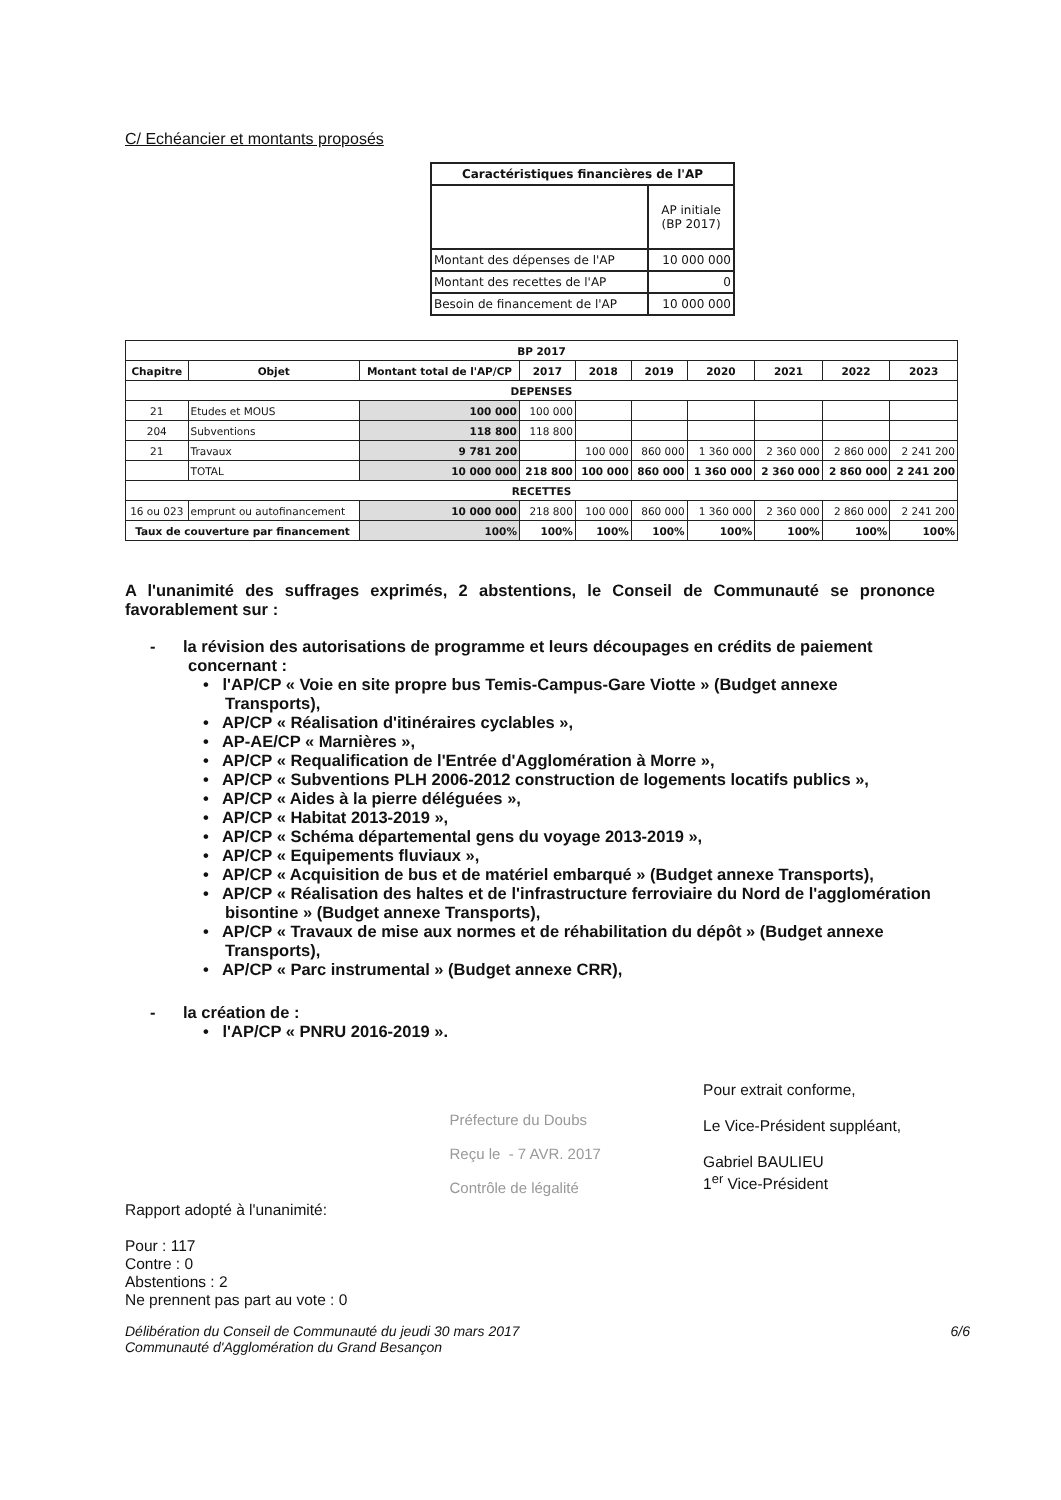C/ Echéancier et montants proposés
| Caractéristiques financières de l'AP | |
| --- | --- |
| | AP initiale (BP 2017) |
| Montant des dépenses de l'AP | 10 000 000 |
| Montant des recettes de l'AP | 0 |
| Besoin de financement de l'AP | 10 000 000 |
| BP 2017 | | | | | | | | | |
| --- | --- | --- | --- | --- | --- | --- | --- | --- | --- |
| Chapitre | Objet | Montant total de l'AP/CP | 2017 | 2018 | 2019 | 2020 | 2021 | 2022 | 2023 |
| DEPENSES | | | | | | | | | |
| 21 | Etudes et MOUS | 100 000 | 100 000 | | | | | | |
| 204 | Subventions | 118 800 | 118 800 | | | | | | |
| 21 | Travaux | 9 781 200 | | 100 000 | 860 000 | 1 360 000 | 2 360 000 | 2 860 000 | 2 241 200 |
| | TOTAL | 10 000 000 | 218 800 | 100 000 | 860 000 | 1 360 000 | 2 360 000 | 2 860 000 | 2 241 200 |
| RECETTES | | | | | | | | | |
| 16 ou 023 | emprunt ou autofinancement | 10 000 000 | 218 800 | 100 000 | 860 000 | 1 360 000 | 2 360 000 | 2 860 000 | 2 241 200 |
| Taux de couverture par financement | | 100% | 100% | 100% | 100% | 100% | 100% | 100% | 100% |
A l'unanimité des suffrages exprimés, 2 abstentions, le Conseil de Communauté se prononce favorablement sur :
- la révision des autorisations de programme et leurs découpages en crédits de paiement concernant :
• l'AP/CP « Voie en site propre bus Temis-Campus-Gare Viotte » (Budget annexe Transports),
• AP/CP « Réalisation d'itinéraires cyclables »,
• AP-AE/CP « Marnières »,
• AP/CP « Requalification de l'Entrée d'Agglomération à Morre »,
• AP/CP « Subventions PLH 2006-2012 construction de logements locatifs publics »,
• AP/CP « Aides à la pierre déléguées »,
• AP/CP « Habitat 2013-2019 »,
• AP/CP « Schéma départemental gens du voyage 2013-2019 »,
• AP/CP « Equipements fluviaux »,
• AP/CP « Acquisition de bus et de matériel embarqué » (Budget annexe Transports),
• AP/CP « Réalisation des haltes et de l'infrastructure ferroviaire du Nord de l'agglomération bisontine » (Budget annexe Transports),
• AP/CP « Travaux de mise aux normes et de réhabilitation du dépôt » (Budget annexe Transports),
• AP/CP « Parc instrumental » (Budget annexe CRR),
- la création de :
• l'AP/CP « PNRU 2016-2019 ».
Rapport adopté à l'unanimité:
Pour : 117
Contre : 0
Abstentions : 2
Ne prennent pas part au vote : 0
Préfecture du Doubs
Reçu le - 7 AVR. 2017
Contrôle de légalité
Pour extrait conforme,
Le Vice-Président suppléant,
Gabriel BAULIEU
1<sup>er</sup> Vice-Président
Délibération du Conseil de Communauté du jeudi 30 mars 2017
Communauté d'Agglomération du Grand Besançon
6/6